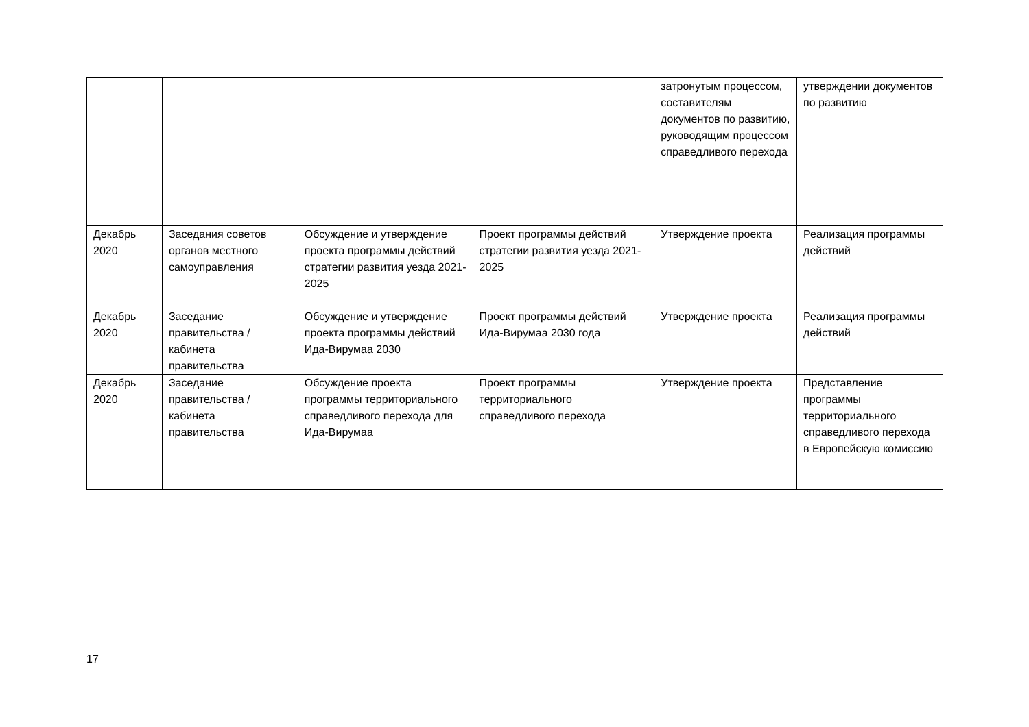| | | | | затронутым процессом, составителям документов по развитию, руководящим процессом справедливого перехода | утверждении документов по развитию |
| Декабрь 2020 | Заседания советов органов местного самоуправления | Обсуждение и утверждение проекта программы действий стратегии развития уезда 2021-2025 | Проект программы действий стратегии развития уезда 2021-2025 | Утверждение проекта | Реализация программы действий |
| Декабрь 2020 | Заседание правительства / кабинета правительства | Обсуждение и утверждение проекта программы действий Ида-Вирумаа 2030 | Проект программы действий Ида-Вирумаа 2030 года | Утверждение проекта | Реализация программы действий |
| Декабрь 2020 | Заседание правительства / кабинета правительства | Обсуждение проекта программы территориального справедливого перехода для Ида-Вирумаа | Проект программы территориального справедливого перехода | Утверждение проекта | Представление программы территориального справедливого перехода в Европейскую комиссию |
17